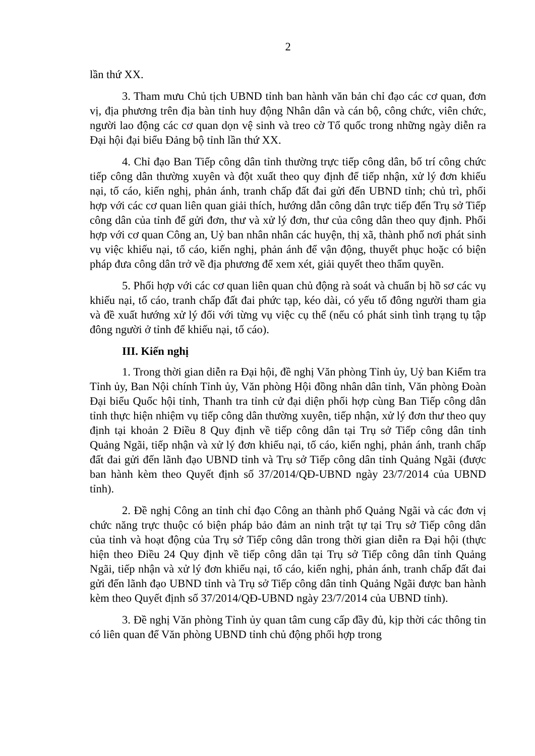2
lần thứ XX.
3. Tham mưu Chủ tịch UBND tỉnh ban hành văn bản chỉ đạo các cơ quan, đơn vị, địa phương trên địa bàn tỉnh huy động Nhân dân và cán bộ, công chức, viên chức, người lao động các cơ quan dọn vệ sinh và treo cờ Tổ quốc trong những ngày diễn ra Đại hội đại biểu Đảng bộ tỉnh lần thứ XX.
4. Chỉ đạo Ban Tiếp công dân tỉnh thường trực tiếp công dân, bố trí công chức tiếp công dân thường xuyên và đột xuất theo quy định để tiếp nhận, xử lý đơn khiếu nại, tố cáo, kiến nghị, phản ánh, tranh chấp đất đai gửi đến UBND tỉnh; chủ trì, phối hợp với các cơ quan liên quan giải thích, hướng dẫn công dân trực tiếp đến Trụ sở Tiếp công dân của tỉnh để gửi đơn, thư và xử lý đơn, thư của công dân theo quy định. Phối hợp với cơ quan Công an, Uỷ ban nhân nhân các huyện, thị xã, thành phố nơi phát sinh vụ việc khiếu nại, tố cáo, kiến nghị, phản ánh để vận động, thuyết phục hoặc có biện pháp đưa công dân trở về địa phương để xem xét, giải quyết theo thẩm quyền.
5. Phối hợp với các cơ quan liên quan chủ động rà soát và chuẩn bị hồ sơ các vụ khiếu nại, tố cáo, tranh chấp đất đai phức tạp, kéo dài, có yếu tố đông người tham gia và đề xuất hướng xử lý đối với từng vụ việc cụ thể (nếu có phát sinh tình trạng tụ tập đông người ở tỉnh để khiếu nại, tố cáo).
III. Kiến nghị
1. Trong thời gian diễn ra Đại hội, đề nghị Văn phòng Tỉnh ủy, Uỷ ban Kiểm tra Tỉnh ủy, Ban Nội chính Tỉnh ủy, Văn phòng Hội đồng nhân dân tỉnh, Văn phòng Đoàn Đại biểu Quốc hội tỉnh, Thanh tra tỉnh cử đại diện phối hợp cùng Ban Tiếp công dân tỉnh thực hiện nhiệm vụ tiếp công dân thường xuyên, tiếp nhận, xử lý đơn thư theo quy định tại khoản 2 Điều 8 Quy định về tiếp công dân tại Trụ sở Tiếp công dân tỉnh Quảng Ngãi, tiếp nhận và xử lý đơn khiếu nại, tố cáo, kiến nghị, phản ánh, tranh chấp đất đai gửi đến lãnh đạo UBND tỉnh và Trụ sở Tiếp công dân tỉnh Quảng Ngãi (được ban hành kèm theo Quyết định số 37/2014/QĐ-UBND ngày 23/7/2014 của UBND tỉnh).
2. Đề nghị Công an tỉnh chỉ đạo Công an thành phố Quảng Ngãi và các đơn vị chức năng trực thuộc có biện pháp bảo đảm an ninh trật tự tại Trụ sở Tiếp công dân của tỉnh và hoạt động của Trụ sở Tiếp công dân trong thời gian diễn ra Đại hội (thực hiện theo Điều 24 Quy định về tiếp công dân tại Trụ sở Tiếp công dân tỉnh Quảng Ngãi, tiếp nhận và xử lý đơn khiếu nại, tố cáo, kiến nghị, phản ánh, tranh chấp đất đai gửi đến lãnh đạo UBND tỉnh và Trụ sở Tiếp công dân tỉnh Quảng Ngãi được ban hành kèm theo Quyết định số 37/2014/QĐ-UBND ngày 23/7/2014 của UBND tỉnh).
3. Đề nghị Văn phòng Tỉnh ủy quan tâm cung cấp đầy đủ, kịp thời các thông tin có liên quan để Văn phòng UBND tỉnh chủ động phối hợp trong